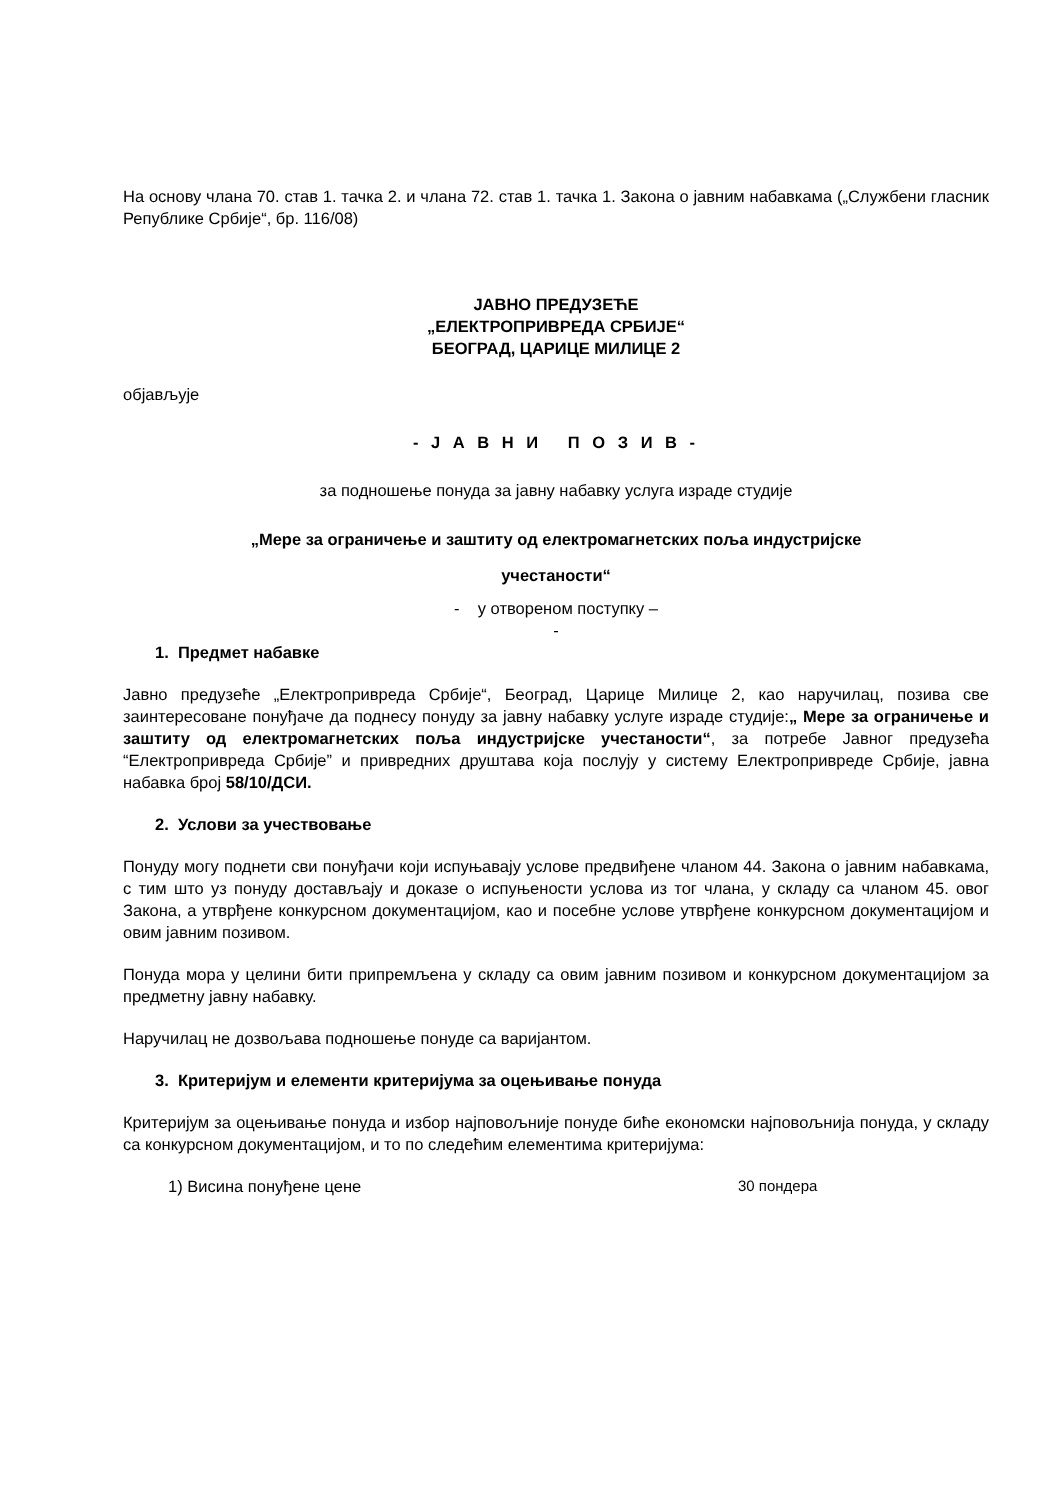На основу члана 70. став 1. тачка 2. и члана 72. став 1. тачка 1. Закона о јавним набавкама („Службени гласник Републике Србије“, бр. 116/08)
ЈАВНО ПРЕДУЗЕЋЕ
„ЕЛЕКТРОПРИВРЕДА СРБИЈЕ“
БЕОГРАД, ЦАРИЦЕ МИЛИЦЕ 2
објављује
- Ј А В Н И П О З И В -
за подношење понуда за јавну набавку услуга израде студије
„Мере за ограничење и заштиту од електромагнетских поља индустријске
учестаности“
- у отвореном поступку –
-
1. Предмет набавке
Јавно предузеће „Електропривреда Србије“, Београд, Царице Милице 2, као наручилац, позива све заинтересоване понуђаче да поднесу понуду за јавну набавку услуге израде студије:„ Мере за ограничење и заштиту од електромагнетских поља индустријске учестаности“, за потребе Јавног предузећа “Електропривреда Србије” и привредних друштава која послују у систему Електропривреде Србије, јавна набавка број 58/10/ДСИ.
2. Услови за учествовање
Понуду могу поднети сви понуђачи који испуњавају услове предвиђене чланом 44. Закона о јавним набавкама, с тим што уз понуду достављају и доказе о испуњености услова из тог члана, у складу са чланом 45. овог Закона, а утврђене конкурсном документацијом, као и посебне услове утврђене конкурсном документацијом и овим јавним позивом.
Понуда мора у целини бити припремљена у складу са овим јавним позивом и конкурсном документацијом за предметну јавну набавку.
Наручилац не дозвољава подношење понуде са варијантом.
3. Критеријум и елементи критеријума за оцењивање понуда
Критеријум за оцењивање понуда и избор најповољније понуде биће економски најповољнија понуда, у складу са конкурсном документацијом, и то по следећим елементима критеријума:
1) Висина понуђене цене 30 пондера